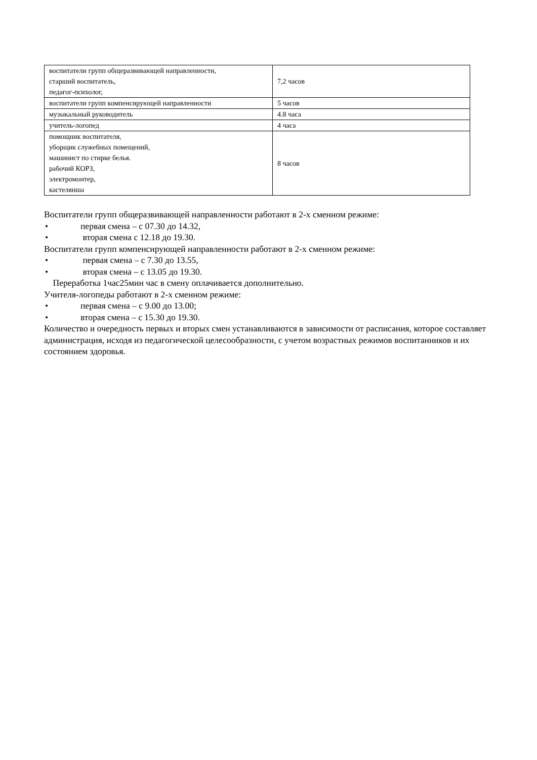| воспитатели групп общеразвивающей направленности, старший воспитатель, педагог-психолог, | 7,2 часов |
| воспитатели групп компенсирующей направленности | 5 часов |
| музыкальный руководитель | 4.8 часа |
| учитель-логопед | 4 часа |
| помощник воспитателя, уборщик служебных помещений, машинист по стирке белья. рабочий КОРЗ, электромонтер, кастелянша | 8 часов |
Воспитатели групп общеразвивающей направленности работают в 2-х сменном режиме:
• первая смена – с 07.30 до 14.32,
• вторая смена с 12.18 до 19.30.
Воспитатели групп компенсирующей направленности работают в 2-х сменном режиме:
• первая смена – с 7.30 до 13.55,
• вторая смена – с 13.05 до 19.30.
Переработка 1час25мин час в смену оплачивается дополнительно.
Учителя-логопеды работают в 2-х сменном режиме:
• первая смена – с 9.00 до 13.00;
• вторая смена – с 15.30 до 19.30.
Количество и очередность первых и вторых смен устанавливаются в зависимости от расписания, которое составляет администрация, исходя из педагогической целесообразности, с учетом возрастных режимов воспитанников и их состоянием здоровья.